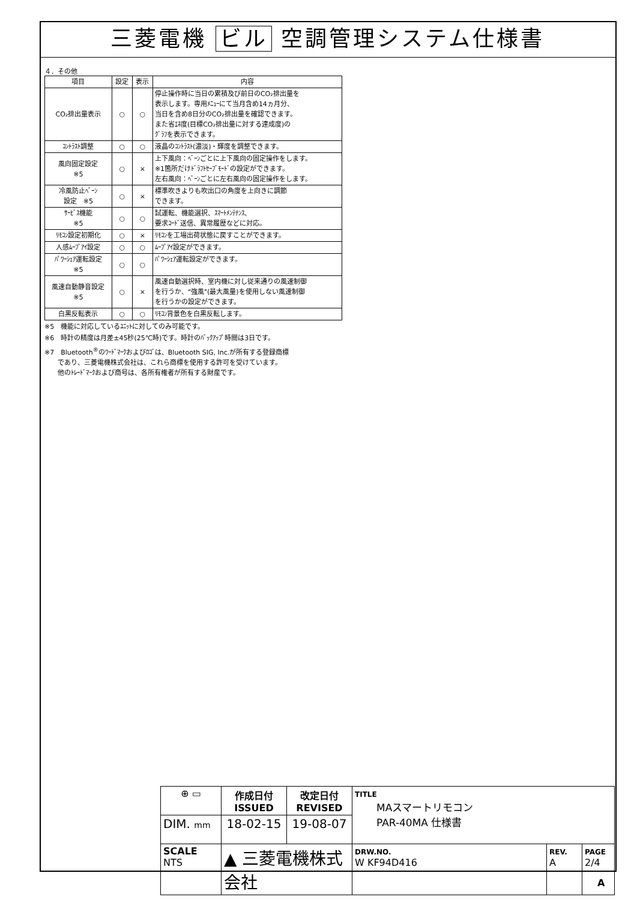三菱電機 ビル 空調管理システム仕様書
４．その他
| 項目 | 設定 | 表示 | 内容 |
| --- | --- | --- | --- |
| CO₂排出量表示 | ○ | ○ | 停止操作時に当日の累積及び前日のCO₂排出量を 表示します。専用ﾒﾆｭｰにて当月含め14ヵ月分、 当日を含め8日分のCO₂排出量を確認できます。 また省ｴﾈ度(目標CO₂排出量に対する達成度)の ｸﾞﾗﾌを表示できます。 |
| ｺﾝﾄﾗｽﾄ調整 | ○ | ○ | 液晶のｺﾝﾄﾗｽﾄ(濃淡)・輝度を調整できます。 |
| 風向固定設定 ※5 | ○ | × | 上下風向：ﾍﾞｰﾝごとに上下風向の固定操作をします。 ※1箇所だけﾄﾞﾗﾌﾄｾｰﾌﾞﾓｰﾄﾞの設定ができます。 左右風向：ﾍﾞｰﾝごとに左右風向の固定操作をします。 |
| 冷風防止ﾍﾞｰﾝ 設定 ※5 | ○ | × | 標準吹きよりも吹出口の角度を上向きに調節 できます。 |
| ｻｰﾋﾞｽ機能 ※5 | ○ | ○ | 試運転、機能選択、ｽﾏｰﾄﾒﾝﾃﾅﾝｽ、 要求ｺｰﾄﾞ送信、異常履歴などに対応。 |
| ﾘﾓｺﾝ設定初期化 | ○ | × | ﾘﾓｺﾝを工場出荷状態に戻すことができます。 |
| 人感ﾑｰﾌﾞｱｲ設定 | ○ | ○ | ﾑｰﾌﾞｱｲ設定ができます。 |
| ﾊﾟﾜｰｼｪｱ運転設定 ※5 | ○ | ○ | ﾊﾟﾜｰｼｪｱ運転設定ができます。 |
| 風速自動静音設定 ※5 | ○ | × | 風速自動選択時、室内機に対し従来通りの風速制御 を行うか、"強風"(最大風量)を使用しない風速制御 を行うかの設定ができます。 |
| 白黒反転表示 | ○ | ○ | ﾘﾓｺﾝ背景色を白黒反転します。 |
※5　機能に対応しているﾕﾆｯﾄに対してのみ可能です。
※6　時計の精度は月差±45秒(25℃時)です。時計のﾊﾞｯｸｱｯﾌﾟ時間は3日です。
※7　Bluetooth<sup>®</sup>のﾜｰﾄﾞﾏｰｸおよびﾛｺﾞは、Bluetooth SIG, Inc.が所有する登録商標
　　であり、三菱電機株式会社は、これら商標を使用する許可を受けています。
　　他のﾄﾚｰﾄﾞﾏｰｸおよび商号は、各所有権者が所有する財産です。
| ⊕ ▭ | 作成日付 ISSUED | 改定日付 REVISED | TITLE MAスマートリモコン PAR-40MA 仕様書 | | |
| DIM. mm | 18-02-15 | 19-08-07 | | | |
| SCALE NTS | ▲ 三菱電機株式会社 | | DRW.NO. W KF94D416 | REV. A | PAGE 2/4 |
A